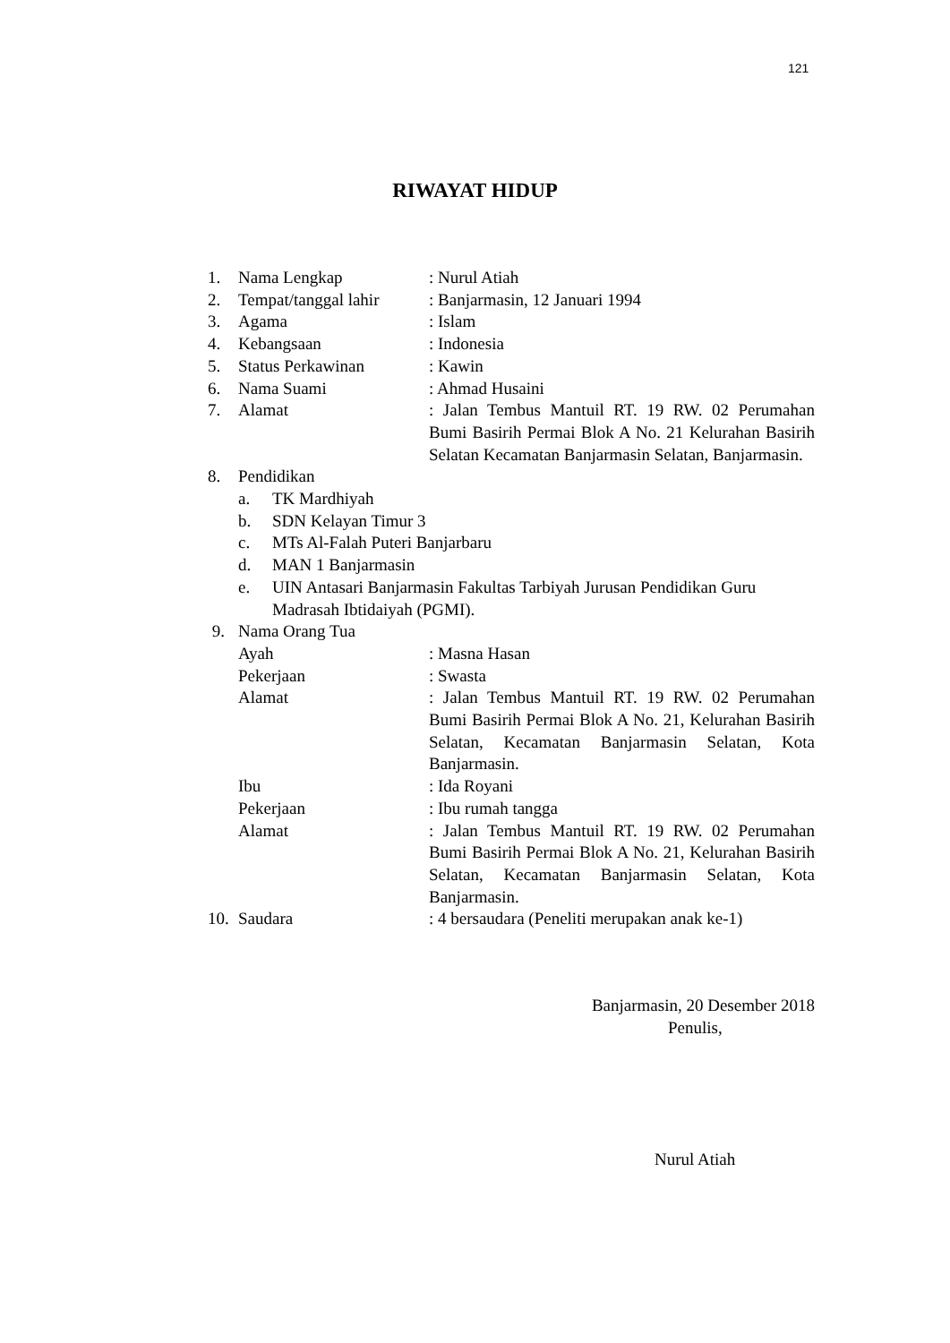121
RIWAYAT HIDUP
1. Nama Lengkap: Nurul Atiah
2. Tempat/tanggal lahir: Banjarmasin, 12 Januari 1994
3. Agama: Islam
4. Kebangsaan: Indonesia
5. Status Perkawinan: Kawin
6. Nama Suami: Ahmad Husaini
7. Alamat: Jalan Tembus Mantuil RT. 19 RW. 02 Perumahan Bumi Basirih Permai Blok A No. 21 Kelurahan Basirih Selatan Kecamatan Banjarmasin Selatan, Banjarmasin.
8. Pendidikan
a. TK Mardhiyah
b. SDN Kelayan Timur 3
c. MTs Al-Falah Puteri Banjarbaru
d. MAN 1 Banjarmasin
e. UIN Antasari Banjarmasin Fakultas Tarbiyah Jurusan Pendidikan Guru Madrasah Ibtidaiyah (PGMI).
9. Nama Orang Tua
Ayah: Masna Hasan
Pekerjaan: Swasta
Alamat: Jalan Tembus Mantuil RT. 19 RW. 02 Perumahan Bumi Basirih Permai Blok A No. 21, Kelurahan Basirih Selatan, Kecamatan Banjarmasin Selatan, Kota Banjarmasin.
Ibu: Ida Royani
Pekerjaan: Ibu rumah tangga
Alamat: Jalan Tembus Mantuil RT. 19 RW. 02 Perumahan Bumi Basirih Permai Blok A No. 21, Kelurahan Basirih Selatan, Kecamatan Banjarmasin Selatan, Kota Banjarmasin.
10. Saudara: 4 bersaudara (Peneliti merupakan anak ke-1)
Banjarmasin, 20 Desember 2018
Penulis,
Nurul Atiah